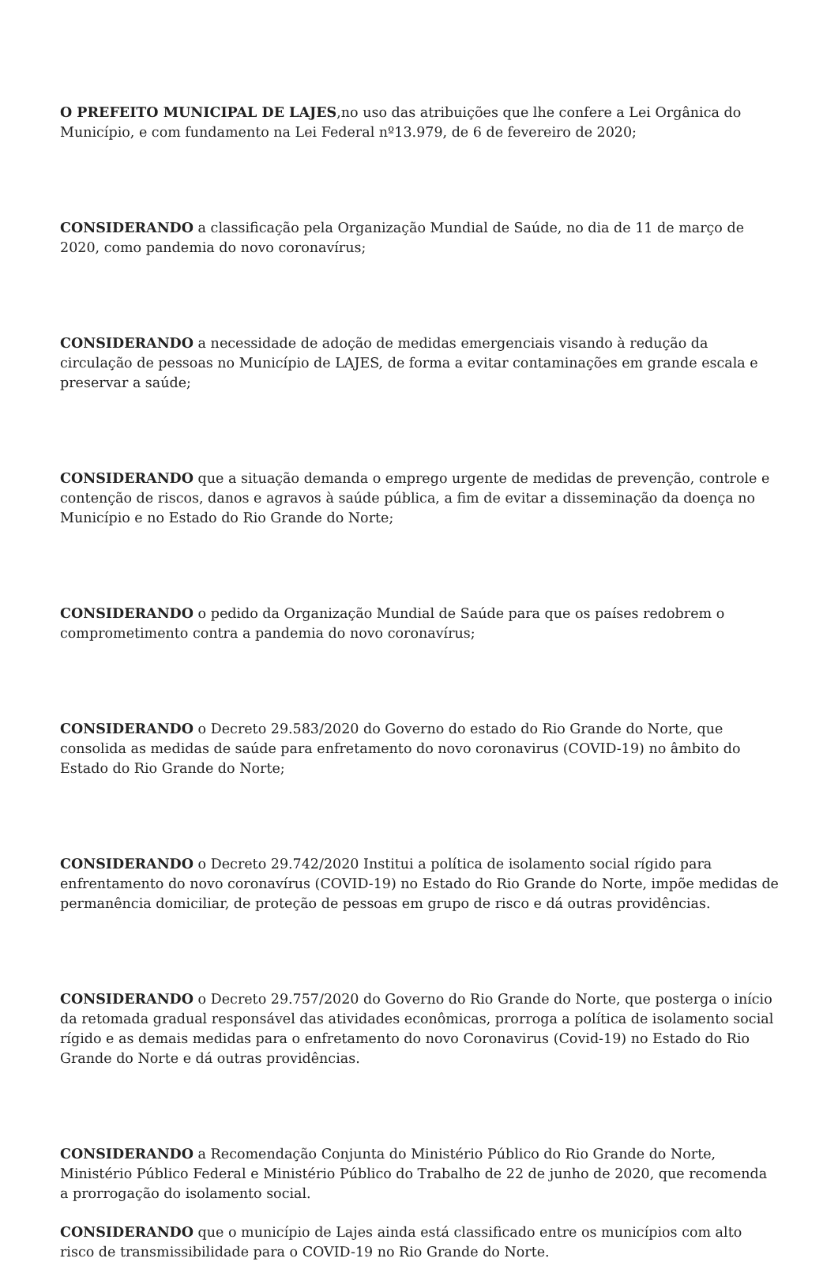O PREFEITO MUNICIPAL DE LAJES,no uso das atribuições que lhe confere a Lei Orgânica do Município, e com fundamento na Lei Federal nº13.979, de 6 de fevereiro de 2020;
CONSIDERANDO a classificação pela Organização Mundial de Saúde, no dia de 11 de março de 2020, como pandemia do novo coronavírus;
CONSIDERANDO a necessidade de adoção de medidas emergenciais visando à redução da circulação de pessoas no Município de LAJES, de forma a evitar contaminações em grande escala e preservar a saúde;
CONSIDERANDO que a situação demanda o emprego urgente de medidas de prevenção, controle e contenção de riscos, danos e agravos à saúde pública, a fim de evitar a disseminação da doença no Município e no Estado do Rio Grande do Norte;
CONSIDERANDO o pedido da Organização Mundial de Saúde para que os países redobrem o comprometimento contra a pandemia do novo coronavírus;
CONSIDERANDO o Decreto 29.583/2020 do Governo do estado do Rio Grande do Norte, que consolida as medidas de saúde para enfretamento do novo coronavirus (COVID-19) no âmbito do Estado do Rio Grande do Norte;
CONSIDERANDO o Decreto 29.742/2020 Institui a política de isolamento social rígido para enfrentamento do novo coronavírus (COVID-19) no Estado do Rio Grande do Norte, impõe medidas de permanência domiciliar, de proteção de pessoas em grupo de risco e dá outras providências.
CONSIDERANDO o Decreto 29.757/2020 do Governo do Rio Grande do Norte, que posterga o início da retomada gradual responsável das atividades econômicas, prorroga a política de isolamento social rígido e as demais medidas para o enfretamento do novo Coronavirus (Covid-19) no Estado do Rio Grande do Norte e dá outras providências.
CONSIDERANDO a Recomendação Conjunta do Ministério Público do Rio Grande do Norte, Ministério Público Federal e Ministério Público do Trabalho de 22 de junho de 2020, que recomenda a prorrogação do isolamento social.
CONSIDERANDO que o município de Lajes ainda está classificado entre os municípios com alto risco de transmissibilidade para o COVID-19 no Rio Grande do Norte.